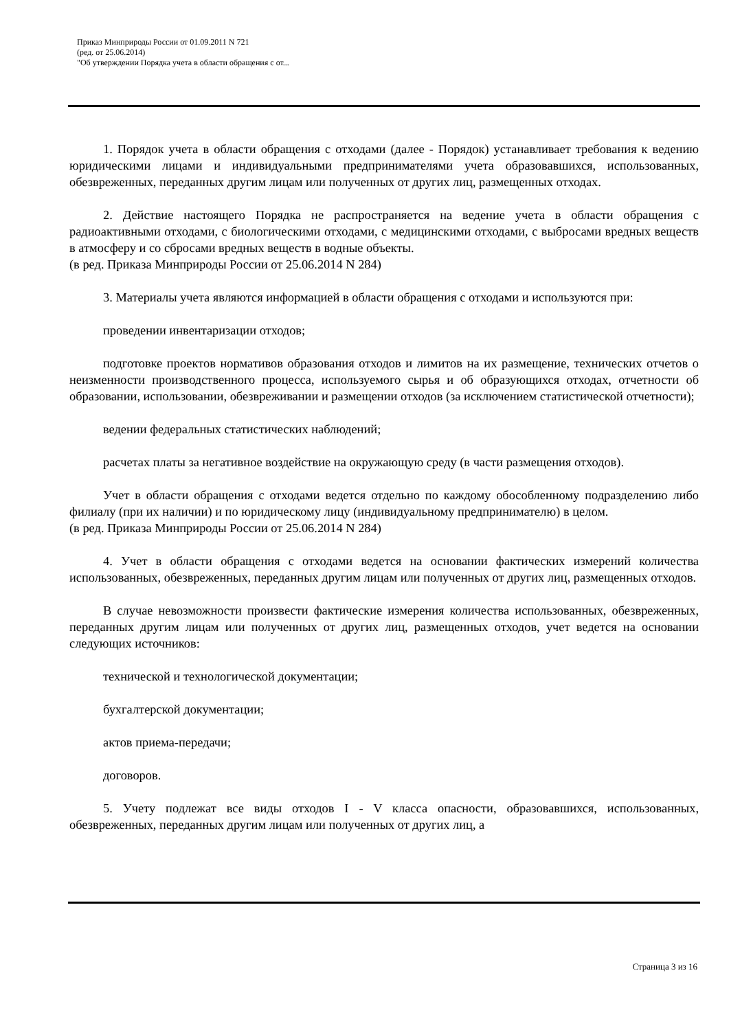Приказ Минприроды России от 01.09.2011 N 721
(ред. от 25.06.2014)
"Об утверждении Порядка учета в области обращения с от...
1. Порядок учета в области обращения с отходами (далее - Порядок) устанавливает требования к ведению юридическими лицами и индивидуальными предпринимателями учета образовавшихся, использованных, обезвреженных, переданных другим лицам или полученных от других лиц, размещенных отходах.
2. Действие настоящего Порядка не распространяется на ведение учета в области обращения с радиоактивными отходами, с биологическими отходами, с медицинскими отходами, с выбросами вредных веществ в атмосферу и со сбросами вредных веществ в водные объекты.
(в ред. Приказа Минприроды России от 25.06.2014 N 284)
3. Материалы учета являются информацией в области обращения с отходами и используются при:
проведении инвентаризации отходов;
подготовке проектов нормативов образования отходов и лимитов на их размещение, технических отчетов о неизменности производственного процесса, используемого сырья и об образующихся отходах, отчетности об образовании, использовании, обезвреживании и размещении отходов (за исключением статистической отчетности);
ведении федеральных статистических наблюдений;
расчетах платы за негативное воздействие на окружающую среду (в части размещения отходов).
Учет в области обращения с отходами ведется отдельно по каждому обособленному подразделению либо филиалу (при их наличии) и по юридическому лицу (индивидуальному предпринимателю) в целом.
(в ред. Приказа Минприроды России от 25.06.2014 N 284)
4. Учет в области обращения с отходами ведется на основании фактических измерений количества использованных, обезвреженных, переданных другим лицам или полученных от других лиц, размещенных отходов.
В случае невозможности произвести фактические измерения количества использованных, обезвреженных, переданных другим лицам или полученных от других лиц, размещенных отходов, учет ведется на основании следующих источников:
технической и технологической документации;
бухгалтерской документации;
актов приема-передачи;
договоров.
5. Учету подлежат все виды отходов I - V класса опасности, образовавшихся, использованных, обезвреженных, переданных другим лицам или полученных от других лиц, а
Страница 3 из 16